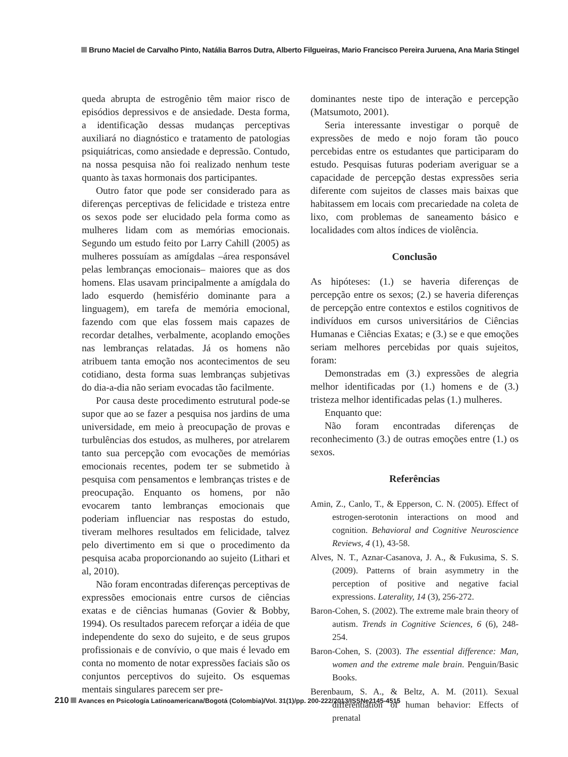Bruno Maciel de Carvalho Pinto, Natália Barros Dutra, Alberto Filgueiras, Mario Francisco Pereira Juruena, Ana Maria Stingel
queda abrupta de estrogênio têm maior risco de episódios depressivos e de ansiedade. Desta forma, a identificação dessas mudanças perceptivas auxiliará no diagnóstico e tratamento de patologias psiquiátricas, como ansiedade e depressão. Contudo, na nossa pesquisa não foi realizado nenhum teste quanto às taxas hormonais dos participantes.
Outro fator que pode ser considerado para as diferenças perceptivas de felicidade e tristeza entre os sexos pode ser elucidado pela forma como as mulheres lidam com as memórias emocionais. Segundo um estudo feito por Larry Cahill (2005) as mulheres possuíam as amígdalas –área responsável pelas lembranças emocionais– maiores que as dos homens. Elas usavam principalmente a amígdala do lado esquerdo (hemisfério dominante para a linguagem), em tarefa de memória emocional, fazendo com que elas fossem mais capazes de recordar detalhes, verbalmente, acoplando emoções nas lembranças relatadas. Já os homens não atribuem tanta emoção nos acontecimentos de seu cotidiano, desta forma suas lembranças subjetivas do dia-a-dia não seriam evocadas tão facilmente.
Por causa deste procedimento estrutural pode-se supor que ao se fazer a pesquisa nos jardins de uma universidade, em meio à preocupação de provas e turbulências dos estudos, as mulheres, por atrelarem tanto sua percepção com evocações de memórias emocionais recentes, podem ter se submetido à pesquisa com pensamentos e lembranças tristes e de preocupação. Enquanto os homens, por não evocarem tanto lembranças emocionais que poderiam influenciar nas respostas do estudo, tiveram melhores resultados em felicidade, talvez pelo divertimento em si que o procedimento da pesquisa acaba proporcionando ao sujeito (Lithari et al, 2010).
Não foram encontradas diferenças perceptivas de expressões emocionais entre cursos de ciências exatas e de ciências humanas (Govier & Bobby, 1994). Os resultados parecem reforçar a idéia de que independente do sexo do sujeito, e de seus grupos profissionais e de convívio, o que mais é levado em conta no momento de notar expressões faciais são os conjuntos perceptivos do sujeito. Os esquemas mentais singulares parecem ser pre-
dominantes neste tipo de interação e percepção (Matsumoto, 2001).
Seria interessante investigar o porquê de expressões de medo e nojo foram tão pouco percebidas entre os estudantes que participaram do estudo. Pesquisas futuras poderiam averiguar se a capacidade de percepção destas expressões seria diferente com sujeitos de classes mais baixas que habitassem em locais com precariedade na coleta de lixo, com problemas de saneamento básico e localidades com altos índices de violência.
Conclusão
As hipóteses: (1.) se haveria diferenças de percepção entre os sexos; (2.) se haveria diferenças de percepção entre contextos e estilos cognitivos de indivíduos em cursos universitários de Ciências Humanas e Ciências Exatas; e (3.) se e que emoções seriam melhores percebidas por quais sujeitos, foram:
Demonstradas em (3.) expressões de alegria melhor identificadas por (1.) homens e de (3.) tristeza melhor identificadas pelas (1.) mulheres.
Enquanto que:
Não foram encontradas diferenças de reconhecimento (3.) de outras emoções entre (1.) os sexos.
Referências
Amin, Z., Canlo, T., & Epperson, C. N. (2005). Effect of estrogen-serotonin interactions on mood and cognition. Behavioral and Cognitive Neuroscience Reviews, 4 (1), 43-58.
Alves, N. T., Aznar-Casanova, J. A., & Fukusima, S. S. (2009). Patterns of brain asymmetry in the perception of positive and negative facial expressions. Laterality, 14 (3), 256-272.
Baron-Cohen, S. (2002). The extreme male brain theory of autism. Trends in Cognitive Sciences, 6 (6), 248-254.
Baron-Cohen, S. (2003). The essential difference: Man, women and the extreme male brain. Penguin/Basic Books.
Berenbaum, S. A., & Beltz, A. M. (2011). Sexual differentiation of human behavior: Effects of prenatal
210 Avances en Psicología Latinoamericana/Bogotá (Colombia)/Vol. 31(1)/pp. 200-222/2013/ISSNe2145-4515